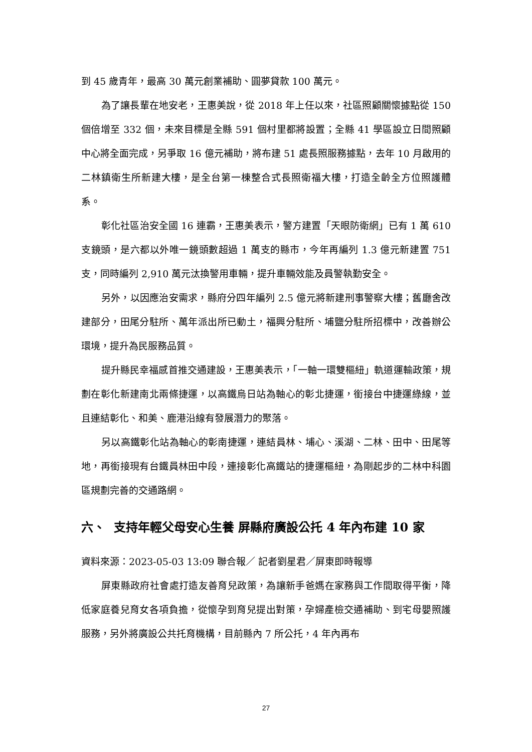到 45 歲青年，最高 30 萬元創業補助、圓夢貸款 100 萬元。
為了讓長輩在地安老，王惠美說，從 2018 年上任以來，社區照顧關懷據點從 150 個倍增至 332 個，未來目標是全縣 591 個村里都將設置；全縣 41 學區設立日間照顧中心將全面完成，另爭取 16 億元補助，將布建 51 處長照服務據點，去年 10 月啟用的二林鎮衛生所新建大樓，是全台第一棟整合式長照衛福大樓，打造全齡全方位照護體系。
彰化社區治安全國 16 連霸，王惠美表示，警方建置「天眼防衛網」已有 1 萬 610 支鏡頭，是六都以外唯一鏡頭數超過 1 萬支的縣市，今年再編列 1.3 億元新建置 751 支，同時編列 2,910 萬元汰換警用車輛，提升車輛效能及員警執勤安全。
另外，以因應治安需求，縣府分四年編列 2.5 億元將新建刑事警察大樓；舊廳舍改建部分，田尾分駐所、萬年派出所已動土，福興分駐所、埔鹽分駐所招標中，改善辦公環境，提升為民服務品質。
提升縣民幸福感首推交通建設，王惠美表示，「一軸一環雙樞紐」軌道運輸政策，規劃在彰化新建南北兩條捷運，以高鐵烏日站為軸心的彰北捷運，銜接台中捷運綠線，並且連結彰化、和美、鹿港沿線有發展潛力的聚落。
另以高鐵彰化站為軸心的彰南捷運，連結員林、埔心、溪湖、二林、田中、田尾等地，再銜接現有台鐵員林田中段，連接彰化高鐵站的捷運樞紐，為剛起步的二林中科園區規劃完善的交通路網。
六、 支持年輕父母安心生養 屏縣府廣設公托 4 年內布建 10 家
資料來源：2023-05-03 13:09 聯合報／ 記者劉星君／屏東即時報導
屏東縣政府社會處打造友善育兒政策，為讓新手爸媽在家務與工作間取得平衡，降低家庭養兒育女各項負擔，從懷孕到育兒提出對策，孕婦產檢交通補助、到宅母嬰照護服務，另外將廣設公共托育機構，目前縣內 7 所公托，4 年內再布
27